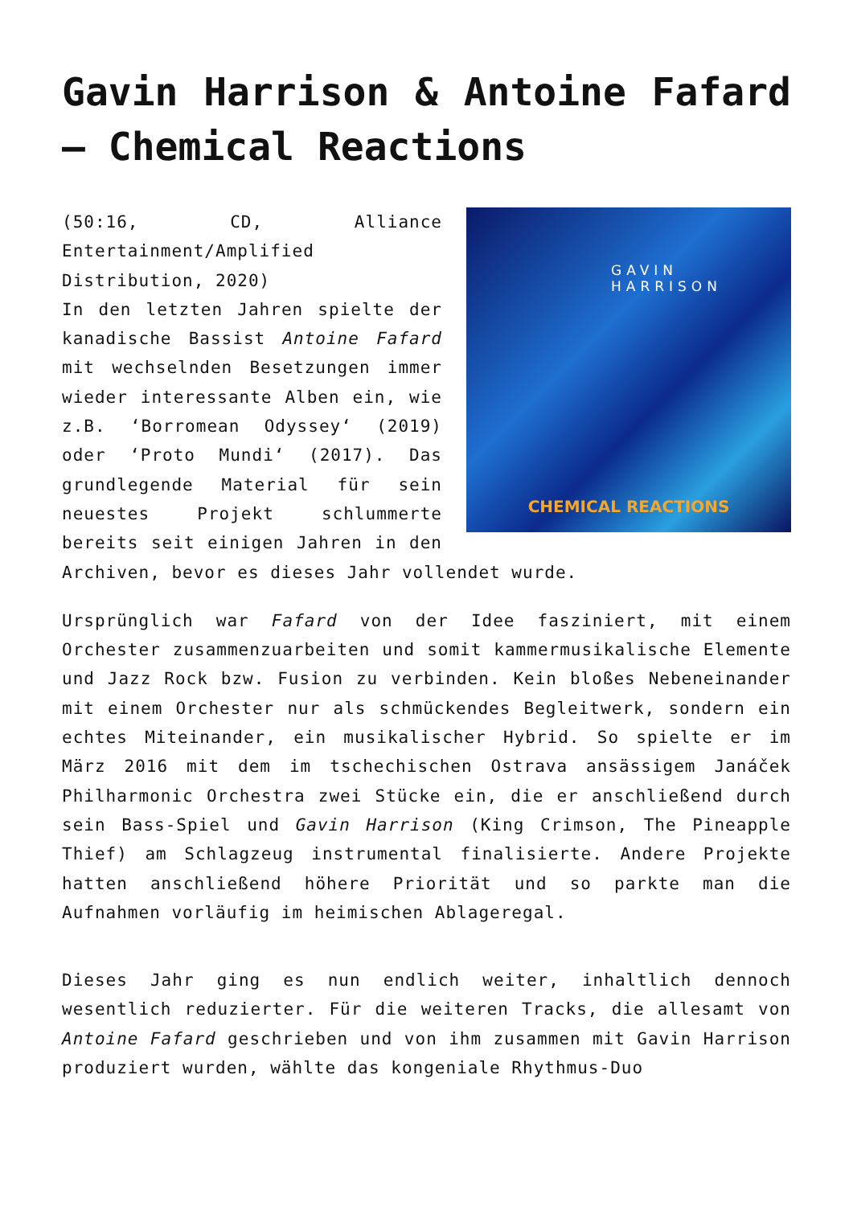Gavin Harrison & Antoine Fafard – Chemical Reactions
GAVIN
HARRISON
CHEMICAL REACTIONS
(50:16, CD, Alliance Entertainment/Amplified Distribution, 2020)
In den letzten Jahren spielte der kanadische Bassist Antoine Fafard mit wechselnden Besetzungen immer wieder interessante Alben ein, wie z.B. ‘Borromean Odyssey‘ (2019) oder ‘Proto Mundi‘ (2017). Das grundlegende Material für sein neuestes Projekt schlummerte bereits seit einigen Jahren in den Archiven, bevor es dieses Jahr vollendet wurde.
Ursprünglich war Fafard von der Idee fasziniert, mit einem Orchester zusammenzuarbeiten und somit kammermusikalische Elemente und Jazz Rock bzw. Fusion zu verbinden. Kein bloßes Nebeneinander mit einem Orchester nur als schmückendes Begleitwerk, sondern ein echtes Miteinander, ein musikalischer Hybrid. So spielte er im März 2016 mit dem im tschechischen Ostrava ansässigem Janáček Philharmonic Orchestra zwei Stücke ein, die er anschließend durch sein Bass-Spiel und Gavin Harrison (King Crimson, The Pineapple Thief) am Schlagzeug instrumental finalisierte. Andere Projekte hatten anschließend höhere Priorität und so parkte man die Aufnahmen vorläufig im heimischen Ablageregal.
Dieses Jahr ging es nun endlich weiter, inhaltlich dennoch wesentlich reduzierter. Für die weiteren Tracks, die allesamt von Antoine Fafard geschrieben und von ihm zusammen mit Gavin Harrison produziert wurden, wählte das kongeniale Rhythmus-Duo